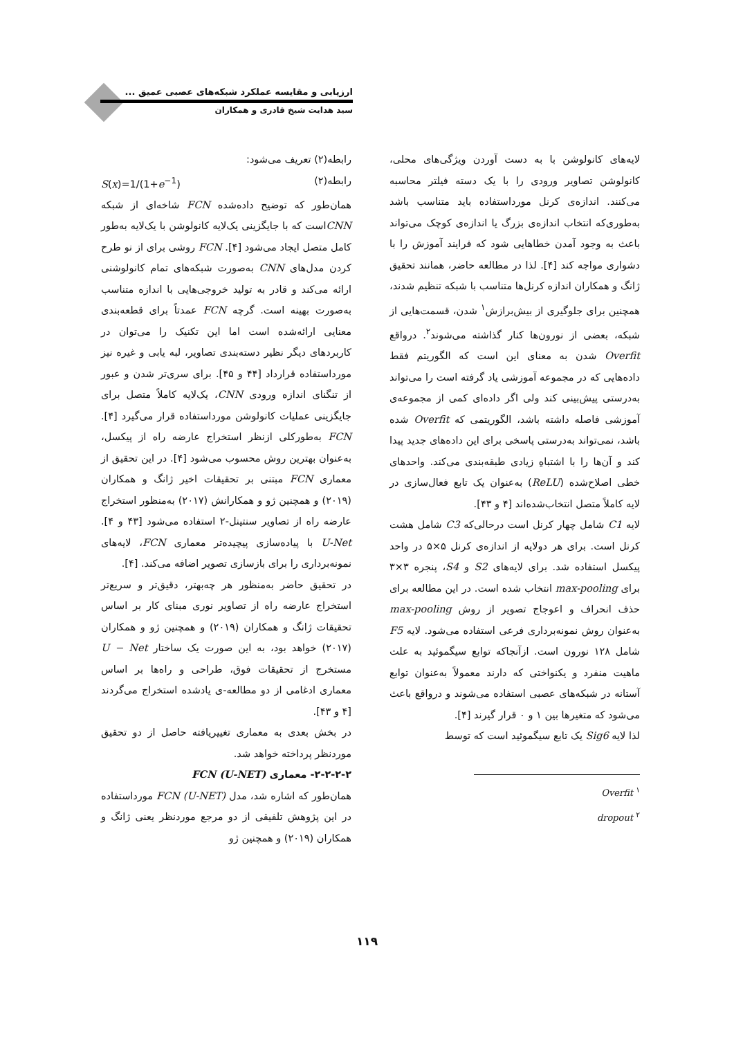ارزیابی و مقایسه عملکرد شبکه‌های عصبی عمیق ...
سید هدایت شیخ قادری و همکاران
لایه‌های کانولوشن با به دست آوردن ویژگی‌های محلی، کانولوشن تصاویر ورودی را با یک دسته فیلتر محاسبه می‌کنند. اندازه‌ی کرنل مورداستفاده باید متناسب باشد به‌طوری‌که انتخاب اندازه‌ی بزرگ یا اندازه‌ی کوچک می‌تواند باعث به وجود آمدن خطاهایی شود که فرایند آموزش را با دشواری مواجه کند [۴]. لذا در مطالعه حاضر، همانند تحقیق ژانگ و همکاران اندازه کرنل‌ها متناسب با شبکه تنظیم شدند، همچنین برای جلوگیری از بیش‌برازش<sup>۱</sup> شدن، قسمت‌هایی از شبکه، بعضی از نورون‌ها کنار گذاشته می‌شوند<sup>۲</sup>. درواقع Overfit شدن به معنای این است که الگوریتم فقط داده‌هایی که در مجموعه آموزشی یاد گرفته است را می‌تواند به‌درستی پیش‌بینی کند ولی اگر داده‌ای کمی از مجموعه‌ی آموزشی فاصله داشته باشد، الگوریتمی که Overfit شده باشد، نمی‌تواند به‌درستی پاسخی برای این داده‌های جدید پیدا کند و آن‌ها را با اشتباهِ زیادی طبقه‌بندی می‌کند. واحدهای خطی اصلاح‌شده (ReLU) به‌عنوان یک تابع فعال‌سازی در لایه کاملاً متصل انتخاب‌شده‌اند [۴ و ۴۳].
لایه C1 شامل چهار کرنل است درحالی‌که C3 شامل هشت کرنل است. برای هر دولایه از اندازه‌ی کرنل ۵×۵ در واحد پیکسل استفاده شد. برای لایه‌های S2 و S4، پنجره ۳×۳ برای max-pooling انتخاب شده است. در این مطالعه برای حذف انحراف و اعوجاج تصویر از روش max-pooling به‌عنوان روش نمونه‌برداری فرعی استفاده می‌شود. لایه F5 شامل ۱۲۸ نورون است. ازآنجاکه توابع سیگموئید به علت ماهیت منفرد و یکنواختی که دارند معمولاً به‌عنوان توابع آستانه در شبکه‌های عصبی استفاده می‌شوند و درواقع باعث می‌شود که متغیرها بین ۱ و ۰ قرار گیرند [۴].
لذا لایه Sig6 یک تابع سیگموئید است که توسط
<sup>۱</sup> Overfit
<sup>۲</sup> dropout
رابطه(۲) تعریف می‌شود:
رابطه(۲) S(x)=1/(1+e<sup>−1</sup>)
همان‌طور که توضیح داده‌شده FCN شاخه‌ای از شبکه CNNاست که با جایگزینی یک‌لایه کانولوشن با یک‌لایه به‌طور کامل متصل ایجاد می‌شود [۴]. FCN روشی برای از نو طرح کردن مدل‌های CNN به‌صورت شبکه‌های تمام کانولوشنی ارائه می‌کند و قادر به تولید خروجی‌هایی با اندازه متناسب به‌صورت بهینه است. گرچه FCN عمدتاً برای قطعه‌بندی معنایی ارائه‌شده است اما این تکنیک را می‌توان در کاربردهای دیگر نظیر دسته‌بندی تصاویر، لبه یابی و غیره نیز مورداستفاده قرارداد [۴۴ و ۴۵]. برای سری‌تر شدن و عبور از تنگنای اندازه ورودی CNN، یک‌لایه کاملاً متصل برای جایگزینی عملیات کانولوشن مورداستفاده قرار می‌گیرد [۴]. FCN به‌طورکلی ازنظر استخراج عارضه راه از پیکسل، به‌عنوان بهترین روش محسوب می‌شود [۴]. در این تحقیق از معماری FCN مبتنی بر تحقیقات اخیر ژانگ و همکاران (۲۰۱۹) و همچنین ژو و همکارانش (۲۰۱۷) به‌منظور استخراج عارضه راه از تصاویر سنتینل-۲ استفاده می‌شود [۴۳ و ۴]. U-Net با پیاده‌سازی پیچیده‌تر معماری FCN، لایه‌های نمونه‌برداری را برای بازسازی تصویر اضافه می‌کند. [۴].
در تحقیق حاضر به‌منظور هر چه‌بهتر، دقیق‌تر و سریع‌تر استخراج عارضه راه از تصاویر نوری مبنای کار بر اساس تحقیقات ژانگ و همکاران (۲۰۱۹) و همچنین ژو و همکاران (۲۰۱۷) خواهد بود، به این صورت یک ساختار U − Net مستخرج از تحقیقات فوق، طراحی و راه‌ها بر اساس معماری ادغامی از دو مطالعه-ی یادشده استخراج می‌گردند [۴ و ۴۳].
در بخش بعدی به معماری تغییریافته حاصل از دو تحقیق موردنظر پرداخته خواهد شد.
۲-۲-۲-۲- معماری FCN (U-NET)
همان‌طور که اشاره شد، مدل FCN (U-NET) مورداستفاده در این پژوهش تلفیقی از دو مرجع موردنظر یعنی ژانگ و همکاران (۲۰۱۹) و همچنین ژو
۱۱۹